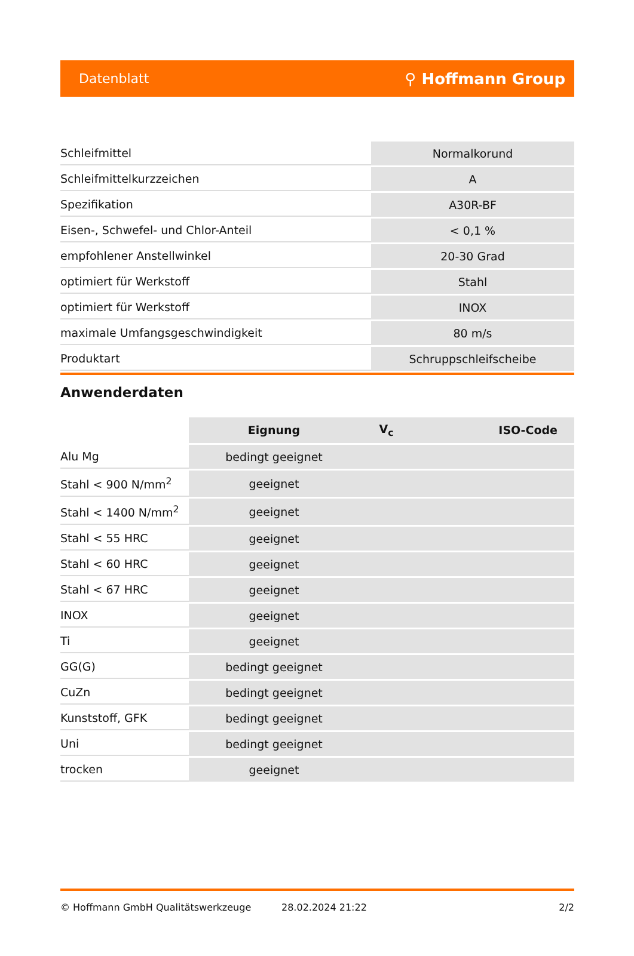Datenblatt ⚲ Hoffmann Group
| Schleifmittel | Normalkorund |
| Schleifmittelkurzzeichen | A |
| Spezifikation | A30R-BF |
| Eisen-, Schwefel- und Chlor-Anteil | < 0,1 % |
| empfohlener Anstellwinkel | 20-30 Grad |
| optimiert für Werkstoff | Stahl |
| optimiert für Werkstoff | INOX |
| maximale Umfangsgeschwindigkeit | 80 m/s |
| Produktart | Schruppschleifscheibe |
Anwenderdaten
| | Eignung | V<sub>c</sub> | ISO-Code |
| --- | --- | --- | --- |
| Alu Mg | bedingt geeignet | | |
| Stahl < 900 N/mm<sup>2</sup> | geeignet | | |
| Stahl < 1400 N/mm<sup>2</sup> | geeignet | | |
| Stahl < 55 HRC | geeignet | | |
| Stahl < 60 HRC | geeignet | | |
| Stahl < 67 HRC | geeignet | | |
| INOX | geeignet | | |
| Ti | geeignet | | |
| GG(G) | bedingt geeignet | | |
| CuZn | bedingt geeignet | | |
| Kunststoff, GFK | bedingt geeignet | | |
| Uni | bedingt geeignet | | |
| trocken | geeignet | | |
© Hoffmann GmbH Qualitätswerkzeuge 28.02.2024 21:22 2/2